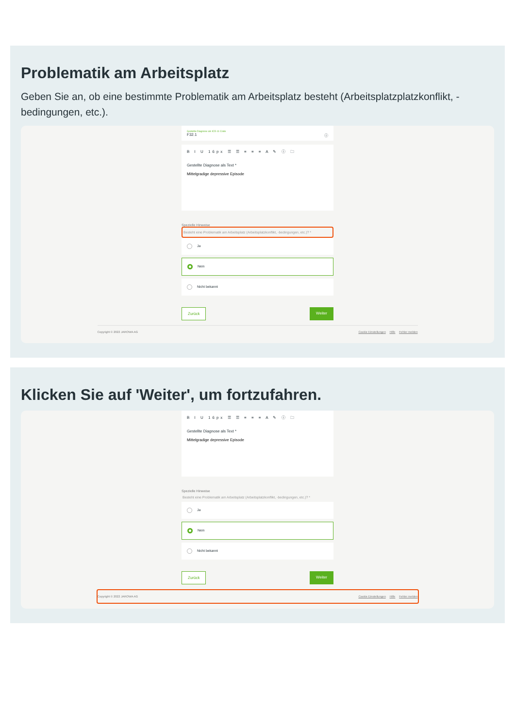Problematik am Arbeitsplatz
Geben Sie an, ob eine bestimmte Problematik am Arbeitsplatz besteht (Arbeitsplatzplatzkonflikt, -bedingungen, etc.).
Gestellte Diagnose als ICD-11 Code
F32.1 ⓘ
B I U 16px ☰ ☰ ≡ ≡ ≡ A ✎ ⓘ 🗀
Gestellte Diagnose als Text *
Mittelgradige depressive Episode
Spezielle Hinweise
Besteht eine Problematik am Arbeitsplatz (Arbeitsplatzkonflikt, -bedingungen, etc.)? *
Ja
Nein
Nicht bekannt
Zurück Weiter
Copyright © 2022 JAROWA AG Cookie Einstellungen Hilfe Fehler melden
Klicken Sie auf 'Weiter', um fortzufahren.
B I U 16px ☰ ☰ ≡ ≡ ≡ A ✎ ⓘ 🗀
Gestellte Diagnose als Text *
Mittelgradige depressive Episode
Spezielle Hinweise
Besteht eine Problematik am Arbeitsplatz (Arbeitsplatzkonflikt, -bedingungen, etc.)? *
Ja
Nein
Nicht bekannt
Zurück Weiter
Copyright © 2022 JAROWA AG Cookie Einstellungen Hilfe Fehler melden